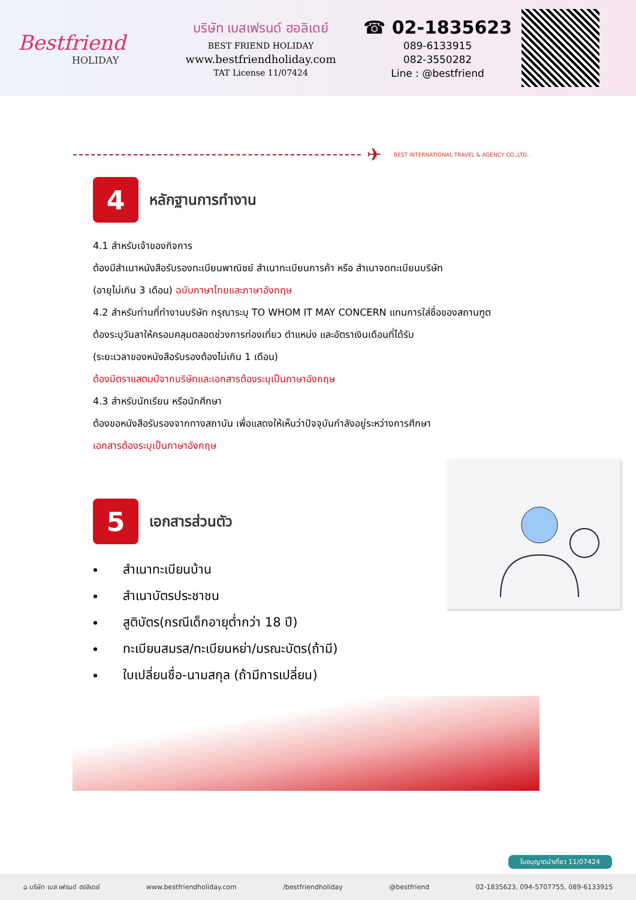Bestfriend
HOLIDAY
บริษัท เบสเฟรนด์ ฮอลิเดย์
BEST FRIEND HOLIDAY
www.bestfriendholiday.com
TAT License 11/07424
☎ 02-1835623
089-6133915
082-3550282
Line : @bestfriend
✈ BEST INTERNATIONAL TRAVEL & AGENCY CO.,LTD.
4
หลักฐานการทำงาน
4.1 สำหรับเจ้าของกิจการ
ต้องมีสำเนาหนังสือรับรองทะเบียนพาณิชย์ สำเนาทะเบียนการค้า หรือ สำเนาจดทะเบียนบริษัท
(อายุไม่เกิน 3 เดือน) ฉบับภาษาไทยและภาษาอังกฤษ
4.2 สำหรับท่านที่ทำงานบริษัท กรุณาระบุ TO WHOM IT MAY CONCERN แทนการใส่ชื่อของสถานฑูต
ต้องระบุวันลาให้ครอบคลุมตลอดช่วงการท่องเที่ยว ตำแหน่ง และอัตราเงินเดือนที่ได้รับ
(ระยะเวลาของหนังสือรับรองต้องไม่เกิน 1 เดือน)
ต้องมีตราแสตมป์จากบริษัทและเอกสารต้องระบุเป็นภาษาอังกฤษ
4.3 สำหรับนักเรียน หรือนักศึกษา
ต้องขอหนังสือรับรองจากทางสถาบัน เพื่อแสดงให้เห็นว่าปัจจุบันกำลังอยู่ระหว่างการศึกษา
เอกสารต้องระบุเป็นภาษาอังกฤษ
5
เอกสารส่วนตัว
สำเนาทะเบียนบ้าน
สำเนาบัตรประชาชน
สูติบัตร(กรณีเด็กอายุต่ำกว่า 18 ปี)
ทะเบียนสมรส/ทะเบียนหย่า/มรณะบัตร(ถ้ามี)
ใบเปลี่ยนชื่อ-นามสกุล (ถ้ามีการเปลี่ยน)
ใบอนุญาตนำเที่ยว 11/07424
⌂ บริษัท เบส เฟรนด์ ฮอลิเดย์ www.bestfriendholiday.com /bestfriendholiday @bestfriend 02-1835623, 094-5707755, 089-6133915